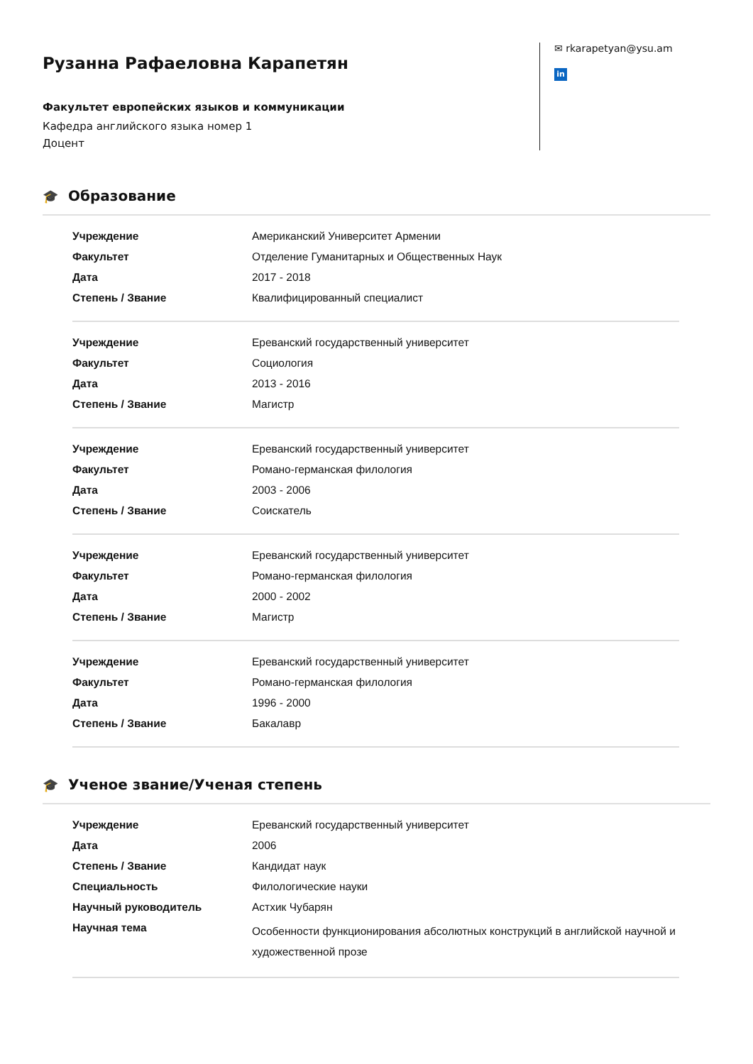Рузанна Рафаеловна Карапетян
Факультет европейских языков и коммуникации
Кафедра английского языка номер 1
Доцент
✉ rkarapetyan@ysu.am
in
🎓 Образование
| Учреждение | Американский Университет Армении |
| Факультет | Отделение Гуманитарных и Общественных Наук |
| Дата | 2017 - 2018 |
| Степень / Звание | Квалифицированный специалист |
| Учреждение | Ереванский государственный университет |
| Факультет | Социология |
| Дата | 2013 - 2016 |
| Степень / Звание | Магистр |
| Учреждение | Ереванский государственный университет |
| Факультет | Романо-германская филология |
| Дата | 2003 - 2006 |
| Степень / Звание | Соискатель |
| Учреждение | Ереванский государственный университет |
| Факультет | Романо-германская филология |
| Дата | 2000 - 2002 |
| Степень / Звание | Магистр |
| Учреждение | Ереванский государственный университет |
| Факультет | Романо-германская филология |
| Дата | 1996 - 2000 |
| Степень / Звание | Бакалавр |
🎓 Ученое звание/Ученая степень
| Учреждение | Ереванский государственный университет |
| Дата | 2006 |
| Степень / Звание | Кандидат наук |
| Специальность | Филологические науки |
| Научный руководитель | Астхик Чубарян |
| Научная тема | Особенности функционирования абсолютных конструкций в английской научной и художественной прозе |